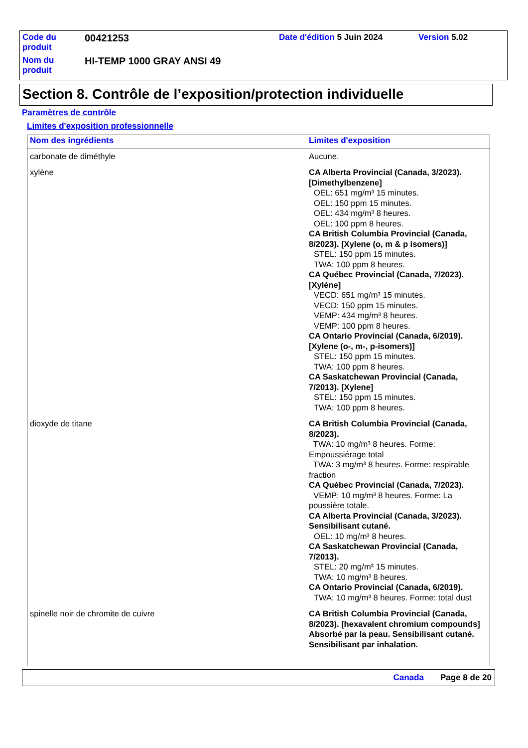| Code du produit | 00421253 | Date d'édition 5 Juin 2024 | Version 5.02 |
| Nom du produit | HI-TEMP 1000 GRAY ANSI 49 | | |
Section 8. Contrôle de l’exposition/protection individuelle
Paramètres de contrôle
Limites d'exposition professionnelle
| Nom des ingrédients | Limites d'exposition |
| --- | --- |
| carbonate de diméthyle | Aucune. |
| xylène | CA Alberta Provincial (Canada, 3/2023). [Dimethylbenzene] OEL: 651 mg/m³ 15 minutes. OEL: 150 ppm 15 minutes. OEL: 434 mg/m³ 8 heures. OEL: 100 ppm 8 heures. CA British Columbia Provincial (Canada, 8/2023). [Xylene (o, m & p isomers)] STEL: 150 ppm 15 minutes. TWA: 100 ppm 8 heures. CA Québec Provincial (Canada, 7/2023). [Xylène] VECD: 651 mg/m³ 15 minutes. VECD: 150 ppm 15 minutes. VEMP: 434 mg/m³ 8 heures. VEMP: 100 ppm 8 heures. CA Ontario Provincial (Canada, 6/2019). [Xylene (o-, m-, p-isomers)] STEL: 150 ppm 15 minutes. TWA: 100 ppm 8 heures. CA Saskatchewan Provincial (Canada, 7/2013). [Xylene] STEL: 150 ppm 15 minutes. TWA: 100 ppm 8 heures. |
| dioxyde de titane | CA British Columbia Provincial (Canada, 8/2023). TWA: 10 mg/m³ 8 heures. Forme: Empoussiérage total TWA: 3 mg/m³ 8 heures. Forme: respirable fraction CA Québec Provincial (Canada, 7/2023). VEMP: 10 mg/m³ 8 heures. Forme: La poussière totale. CA Alberta Provincial (Canada, 3/2023). Sensibilisant cutané. OEL: 10 mg/m³ 8 heures. CA Saskatchewan Provincial (Canada, 7/2013). STEL: 20 mg/m³ 15 minutes. TWA: 10 mg/m³ 8 heures. CA Ontario Provincial (Canada, 6/2019). TWA: 10 mg/m³ 8 heures. Forme: total dust |
| spinelle noir de chromite de cuivre | CA British Columbia Provincial (Canada, 8/2023). [hexavalent chromium compounds] Absorbé par la peau. Sensibilisant cutané. Sensibilisant par inhalation. |
Canada Page 8 de 20